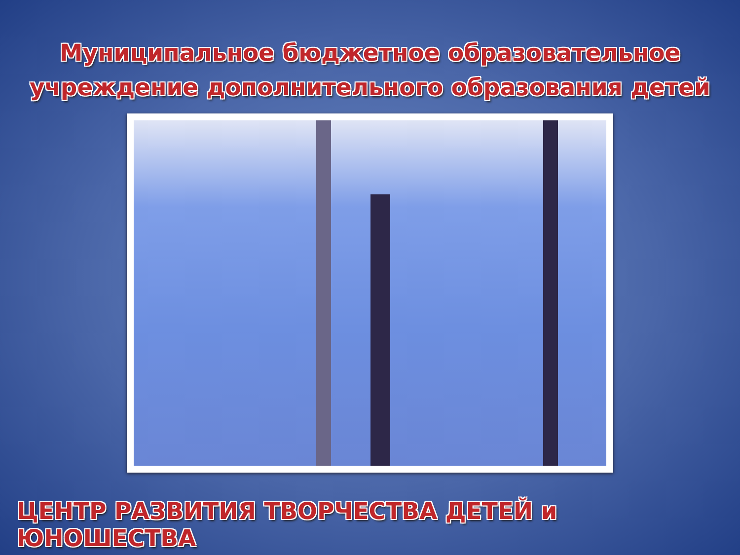Муниципальное бюджетное образовательное
учреждение дополнительного образования детей
ЦЕНТР РАЗВИТИЯ ТВОРЧЕСТВА ДЕТЕЙ и ЮНОШЕСТВА